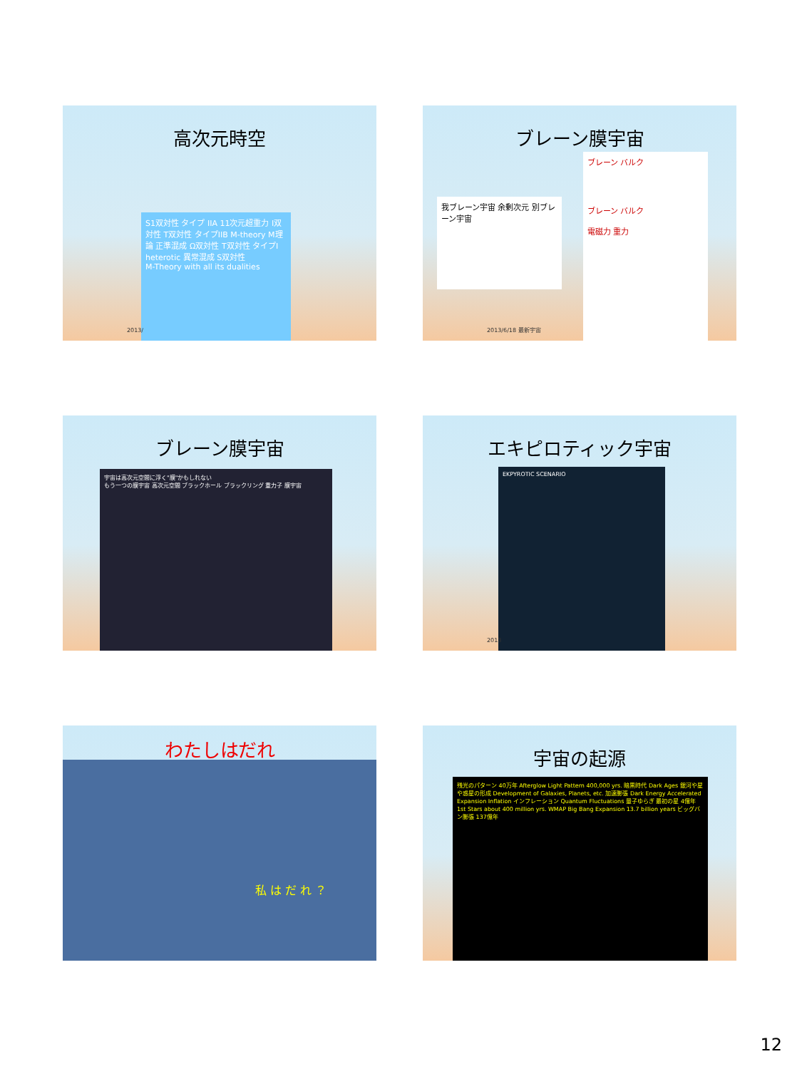高次元時空
S1双対性 タイプ IIA 11次元超重力 I双対性 T双対性 タイプIIB M-theory M理論 正準混成 Ω双対性 T双対性 タイプI heterotic 異常混成 S双対性
M-Theory with all its dualities
2013/
ブレーン膜宇宙
我ブレーン宇宙 余剰次元 別ブレーン宇宙
ブレーン バルク
ブレーン バルク
電磁力 重力
2013/6/18 最新宇宙
ブレーン膜宇宙
宇宙は高次元空間に浮く"膜"かもしれない
もう一つの膜宇宙 高次元空間 ブラックホール ブラックリング 重力子 膜宇宙
エキピロティック宇宙
EKPYROTIC SCENARIO
2013
わたしはだれ
私 は だ れ ？
宇宙の起源
残光のパターン 40万年 Afterglow Light Pattern 400,000 yrs. 暗黒時代 Dark Ages 銀河や星や惑星の形成 Development of Galaxies, Planets, etc. 加速膨張 Dark Energy Accelerated Expansion Inflation インフレーション Quantum Fluctuations 量子ゆらぎ 最初の星 4億年 1st Stars about 400 million yrs. WMAP Big Bang Expansion 13.7 billion years ビッグバン膨張 137億年
12